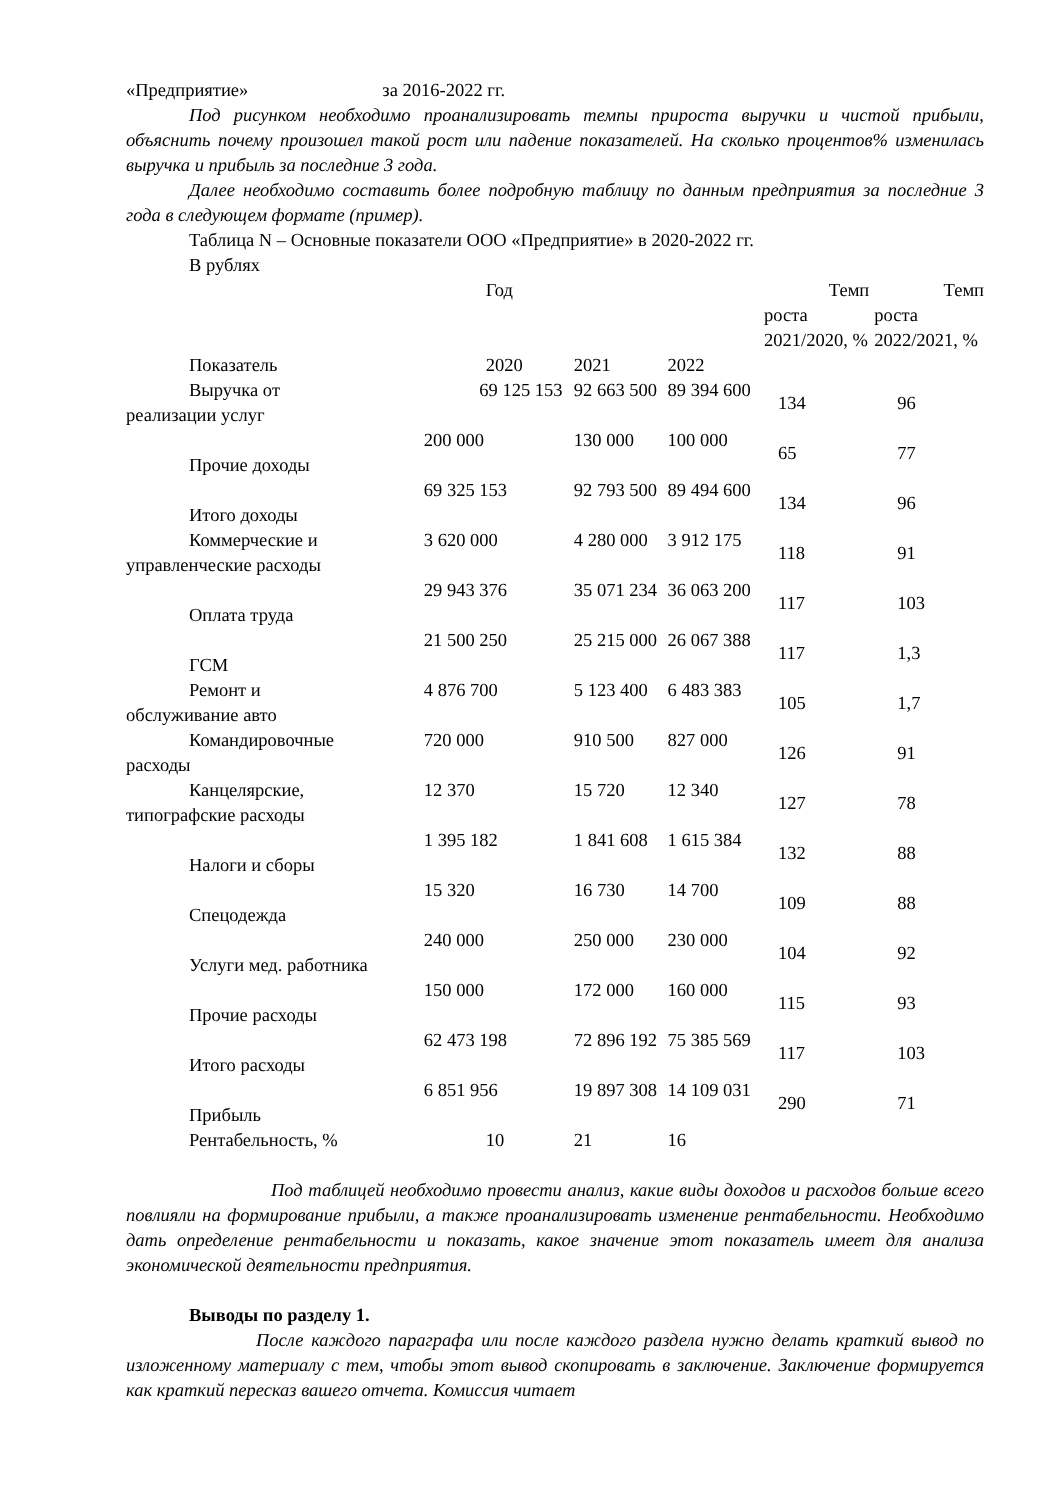«Предприятие» за 2016-2022 гг.
Под рисунком необходимо проанализировать темпы прироста выручки и чистой прибыли, объяснить почему произошел такой рост или падение показателей. На сколько процентов% изменилась выручка и прибыль за последние 3 года.
Далее необходимо составить более подробную таблицу по данным предприятия за последние 3 года в следующем формате (пример).
Таблица N – Основные показатели ООО «Предприятие» в 2020-2022 гг.
В рублях
| Показатель | Год | | | Темп роста 2021/2020, % | Темп роста 2022/2021, % |
| | 2020 | 2021 | 2022 | | |
| Выручка от реализации услуг | 69 125 153 | 92 663 500 | 89 394 600 | 134 | 96 |
| Прочие доходы | 200 000 | 130 000 | 100 000 | 65 | 77 |
| Итого доходы | 69 325 153 | 92 793 500 | 89 494 600 | 134 | 96 |
| Коммерческие и управленческие расходы | 3 620 000 | 4 280 000 | 3 912 175 | 118 | 91 |
| Оплата труда | 29 943 376 | 35 071 234 | 36 063 200 | 117 | 103 |
| ГСМ | 21 500 250 | 25 215 000 | 26 067 388 | 117 | 1,3 |
| Ремонт и обслуживание авто | 4 876 700 | 5 123 400 | 6 483 383 | 105 | 1,7 |
| Командировочные расходы | 720 000 | 910 500 | 827 000 | 126 | 91 |
| Канцелярские, типографские расходы | 12 370 | 15 720 | 12 340 | 127 | 78 |
| Налоги и сборы | 1 395 182 | 1 841 608 | 1 615 384 | 132 | 88 |
| Спецодежда | 15 320 | 16 730 | 14 700 | 109 | 88 |
| Услуги мед. работника | 240 000 | 250 000 | 230 000 | 104 | 92 |
| Прочие расходы | 150 000 | 172 000 | 160 000 | 115 | 93 |
| Итого расходы | 62 473 198 | 72 896 192 | 75 385 569 | 117 | 103 |
| Прибыль | 6 851 956 | 19 897 308 | 14 109 031 | 290 | 71 |
| Рентабельность, % | 10 | 21 | 16 | | |
Под таблицей необходимо провести анализ, какие виды доходов и расходов больше всего повлияли на формирование прибыли, а также проанализировать изменение рентабельности. Необходимо дать определение рентабельности и показать, какое значение этот показатель имеет для анализа экономической деятельности предприятия.
Выводы по разделу 1.
После каждого параграфа или после каждого раздела нужно делать краткий вывод по изложенному материалу с тем, чтобы этот вывод скопировать в заключение. Заключение формируется как краткий пересказ вашего отчета. Комиссия читает